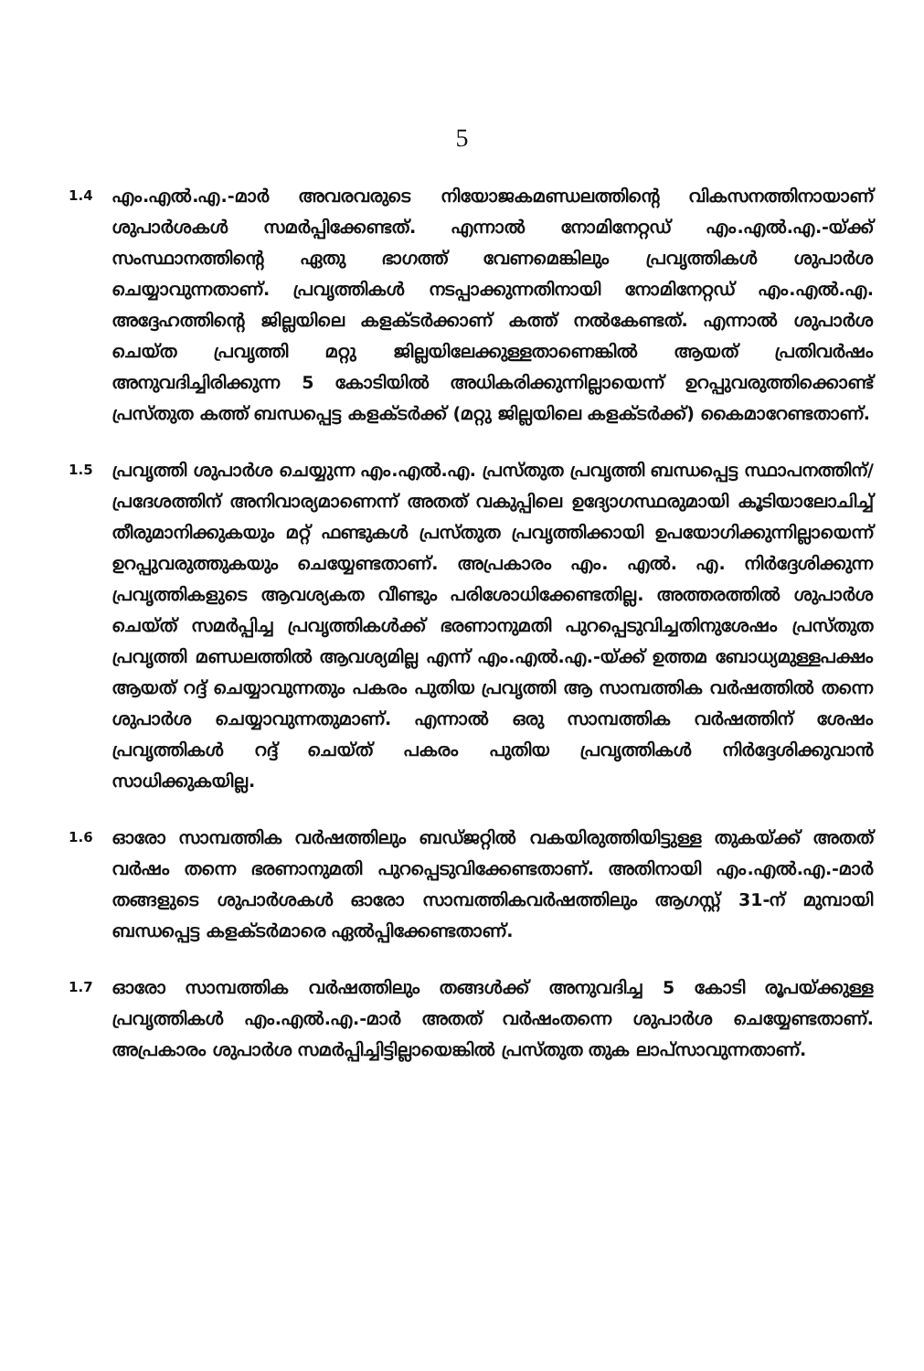5
1.4
എം.എൽ.എ.-മാർ അവരവരുടെ നിയോജകമണ്ഡലത്തിന്റെ വികസനത്തിനായാണ് ശുപാർശകൾ സമർപ്പിക്കേണ്ടത്. എന്നാൽ നോമിനേറ്റഡ് എം.എൽ.എ.-യ്ക്ക് സംസ്ഥാനത്തിന്റെ ഏതു ഭാഗത്ത് വേണമെങ്കിലും പ്രവൃത്തികൾ ശുപാർശ ചെയ്യാവുന്നതാണ്. പ്രവൃത്തികൾ നടപ്പാക്കുന്നതിനായി നോമിനേറ്റഡ് എം.എൽ.എ. അദ്ദേഹത്തിന്റെ ജില്ലയിലെ കളക്ടർക്കാണ് കത്ത് നൽകേണ്ടത്. എന്നാൽ ശുപാർശ ചെയ്ത പ്രവൃത്തി മറ്റു ജില്ലയിലേക്കുള്ളതാണെങ്കിൽ ആയത് പ്രതിവർഷം അനുവദിച്ചിരിക്കുന്ന 5 കോടിയിൽ അധികരിക്കുന്നില്ലായെന്ന് ഉറപ്പുവരുത്തിക്കൊണ്ട് പ്രസ്തുത കത്ത് ബന്ധപ്പെട്ട കളക്ടർക്ക് (മറ്റു ജില്ലയിലെ കളക്ടർക്ക്) കൈമാറേണ്ടതാണ്.
1.5
പ്രവൃത്തി ശുപാർശ ചെയ്യുന്ന എം.എൽ.എ. പ്രസ്തുത പ്രവൃത്തി ബന്ധപ്പെട്ട സ്ഥാപനത്തിന്/പ്രദേശത്തിന് അനിവാര്യമാണെന്ന് അതത് വകുപ്പിലെ ഉദ്യോഗസ്ഥരുമായി കൂടിയാലോചിച്ച് തീരുമാനിക്കുകയും മറ്റ് ഫണ്ടുകൾ പ്രസ്തുത പ്രവൃത്തിക്കായി ഉപയോഗിക്കുന്നില്ലായെന്ന് ഉറപ്പുവരുത്തുകയും ചെയ്യേണ്ടതാണ്. അപ്രകാരം എം. എൽ. എ. നിർദ്ദേശിക്കുന്ന പ്രവൃത്തികളുടെ ആവശ്യകത വീണ്ടും പരിശോധിക്കേണ്ടതില്ല. അത്തരത്തിൽ ശുപാർശ ചെയ്ത് സമർപ്പിച്ച പ്രവൃത്തികൾക്ക് ഭരണാനുമതി പുറപ്പെടുവിച്ചതിനുശേഷം പ്രസ്തുത പ്രവൃത്തി മണ്ഡലത്തിൽ ആവശ്യമില്ല എന്ന് എം.എൽ.എ.-യ്ക്ക് ഉത്തമ ബോധ്യമുള്ളപക്ഷം ആയത് റദ്ദ് ചെയ്യാവുന്നതും പകരം പുതിയ പ്രവൃത്തി ആ സാമ്പത്തിക വർഷത്തിൽ തന്നെ ശുപാർശ ചെയ്യാവുന്നതുമാണ്. എന്നാൽ ഒരു സാമ്പത്തിക വർഷത്തിന് ശേഷം പ്രവൃത്തികൾ റദ്ദ് ചെയ്ത് പകരം പുതിയ പ്രവൃത്തികൾ നിർദ്ദേശിക്കുവാൻ സാധിക്കുകയില്ല.
1.6
ഓരോ സാമ്പത്തിക വർഷത്തിലും ബഡ്ജറ്റിൽ വകയിരുത്തിയിട്ടുള്ള തുകയ്ക്ക് അതത് വർഷം തന്നെ ഭരണാനുമതി പുറപ്പെടുവിക്കേണ്ടതാണ്. അതിനായി എം.എൽ.എ.-മാർ തങ്ങളുടെ ശുപാർശകൾ ഓരോ സാമ്പത്തികവർഷത്തിലും ആഗസ്റ്റ് 31-ന് മുമ്പായി ബന്ധപ്പെട്ട കളക്ടർമാരെ ഏൽപ്പിക്കേണ്ടതാണ്.
1.7
ഓരോ സാമ്പത്തിക വർഷത്തിലും തങ്ങൾക്ക് അനുവദിച്ച 5 കോടി രൂപയ്ക്കുള്ള പ്രവൃത്തികൾ എം.എൽ.എ.-മാർ അതത് വർഷംതന്നെ ശുപാർശ ചെയ്യേണ്ടതാണ്. അപ്രകാരം ശുപാർശ സമർപ്പിച്ചിട്ടില്ലായെങ്കിൽ പ്രസ്തുത തുക ലാപ്സാവുന്നതാണ്.